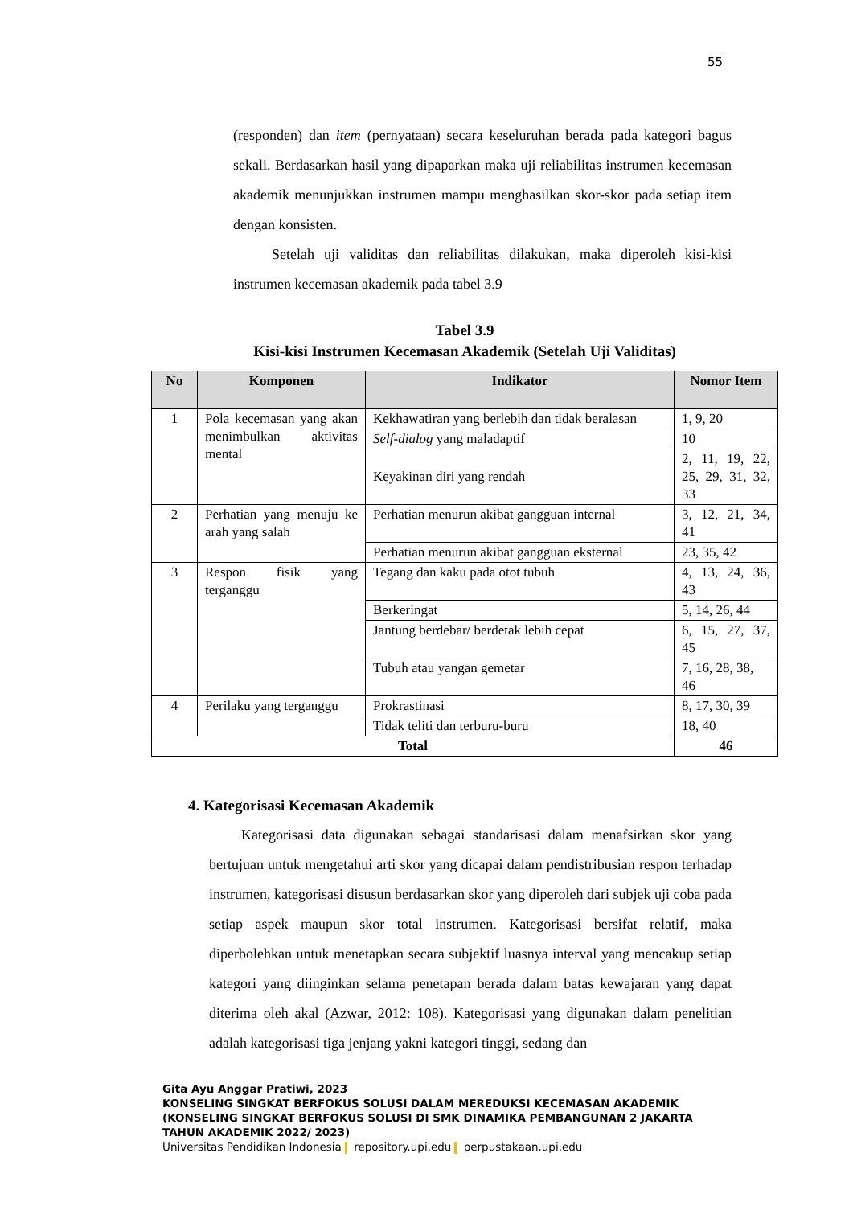55
(responden) dan item (pernyataan) secara keseluruhan berada pada kategori bagus sekali. Berdasarkan hasil yang dipaparkan maka uji reliabilitas instrumen kecemasan akademik menunjukkan instrumen mampu menghasilkan skor-skor pada setiap item dengan konsisten.
Setelah uji validitas dan reliabilitas dilakukan, maka diperoleh kisi-kisi instrumen kecemasan akademik pada tabel 3.9
Tabel 3.9
Kisi-kisi Instrumen Kecemasan Akademik (Setelah Uji Validitas)
| No | Komponen | Indikator | Nomor Item |
| --- | --- | --- | --- |
| 1 | Pola kecemasan yang akan menimbulkan aktivitas mental | Kekhawatiran yang berlebih dan tidak beralasan | 1, 9, 20 |
| | | Self-dialog yang maladaptif | 10 |
| | | Keyakinan diri yang rendah | 2, 11, 19, 22, 25, 29, 31, 32, 33 |
| 2 | Perhatian yang menuju ke arah yang salah | Perhatian menurun akibat gangguan internal | 3, 12, 21, 34, 41 |
| | | Perhatian menurun akibat gangguan eksternal | 23, 35, 42 |
| 3 | Respon fisik yang terganggu | Tegang dan kaku pada otot tubuh | 4, 13, 24, 36, 43 |
| | | Berkeringat | 5, 14, 26, 44 |
| | | Jantung berdebar/ berdetak lebih cepat | 6, 15, 27, 37, 45 |
| | | Tubuh atau yangan gemetar | 7, 16, 28, 38, 46 |
| 4 | Perilaku yang terganggu | Prokrastinasi | 8, 17, 30, 39 |
| | | Tidak teliti dan terburu-buru | 18, 40 |
| Total | | | 46 |
4. Kategorisasi Kecemasan Akademik
Kategorisasi data digunakan sebagai standarisasi dalam menafsirkan skor yang bertujuan untuk mengetahui arti skor yang dicapai dalam pendistribusian respon terhadap instrumen, kategorisasi disusun berdasarkan skor yang diperoleh dari subjek uji coba pada setiap aspek maupun skor total instrumen. Kategorisasi bersifat relatif, maka diperbolehkan untuk menetapkan secara subjektif luasnya interval yang mencakup setiap kategori yang diinginkan selama penetapan berada dalam batas kewajaran yang dapat diterima oleh akal (Azwar, 2012: 108). Kategorisasi yang digunakan dalam penelitian adalah kategorisasi tiga jenjang yakni kategori tinggi, sedang dan
Gita Ayu Anggar Pratiwi, 2023
KONSELING SINGKAT BERFOKUS SOLUSI DALAM MEREDUKSI KECEMASAN AKADEMIK
(KONSELING SINGKAT BERFOKUS SOLUSI DI SMK DINAMIKA PEMBANGUNAN 2 JAKARTA
TAHUN AKADEMIK 2022/ 2023)
Universitas Pendidikan Indonesia repository.upi.edu perpustakaan.upi.edu